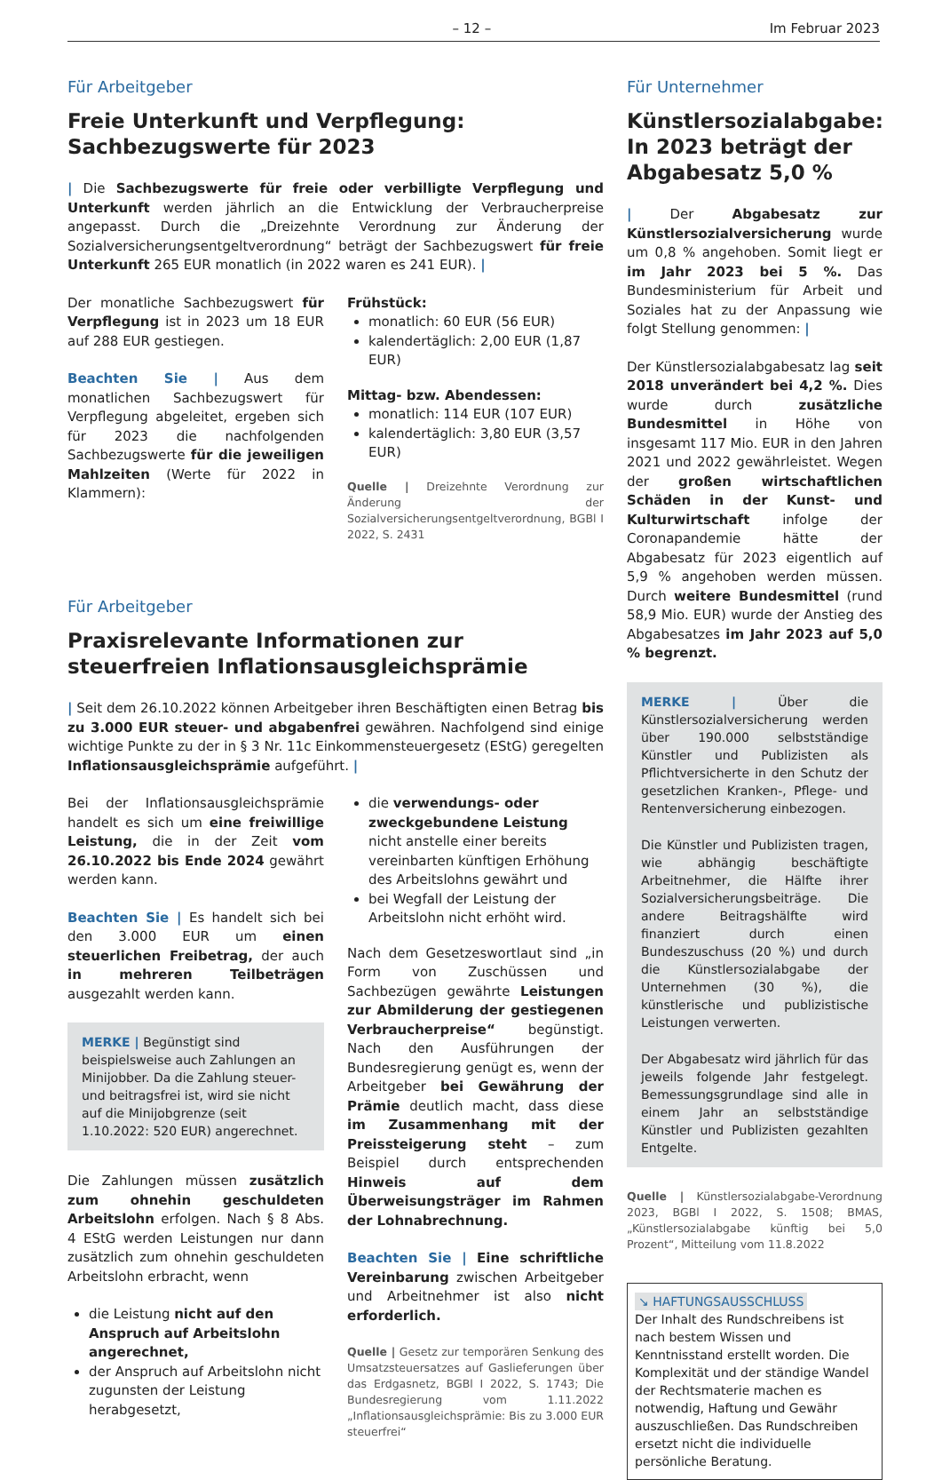– 12 – Im Februar 2023
Für Arbeitgeber
Freie Unterkunft und Verpflegung:
Sachbezugswerte für 2023
| Die Sachbezugswerte für freie oder verbilligte Verpflegung und Unterkunft werden jährlich an die Entwicklung der Verbraucherpreise angepasst. Durch die „Dreizehnte Verordnung zur Änderung der Sozialversicherungsentgeltverordnung“ beträgt der Sachbezugswert für freie Unterkunft 265 EUR monatlich (in 2022 waren es 241 EUR). |
Der monatliche Sachbezugswert für Verpflegung ist in 2023 um 18 EUR auf 288 EUR gestiegen.
Beachten Sie | Aus dem monatlichen Sachbezugswert für Verpflegung abgeleitet, ergeben sich für 2023 die nachfolgenden Sachbezugswerte für die jeweiligen Mahlzeiten (Werte für 2022 in Klammern):
Frühstück:
monatlich: 60 EUR (56 EUR)
kalendertäglich: 2,00 EUR (1,87 EUR)
Mittag- bzw. Abendessen:
monatlich: 114 EUR (107 EUR)
kalendertäglich: 3,80 EUR (3,57 EUR)
Quelle | Dreizehnte Verordnung zur Änderung der Sozialversicherungsentgeltverordnung, BGBl I 2022, S. 2431
Für Arbeitgeber
Praxisrelevante Informationen zur steuerfreien Inflationsausgleichsprämie
| Seit dem 26.10.2022 können Arbeitgeber ihren Beschäftigten einen Betrag bis zu 3.000 EUR steuer- und abgabenfrei gewähren. Nachfolgend sind einige wichtige Punkte zu der in § 3 Nr. 11c Einkommensteuergesetz (EStG) geregelten Inflationsausgleichsprämie aufgeführt. |
Bei der Inflationsausgleichsprämie handelt es sich um eine freiwillige Leistung, die in der Zeit vom 26.10.2022 bis Ende 2024 gewährt werden kann.
Beachten Sie | Es handelt sich bei den 3.000 EUR um einen steuerlichen Freibetrag, der auch in mehreren Teilbeträgen ausgezahlt werden kann.
MERKE | Begünstigt sind beispielsweise auch Zahlungen an Minijobber. Da die Zahlung steuer- und beitragsfrei ist, wird sie nicht auf die Minijobgrenze (seit 1.10.2022: 520 EUR) angerechnet.
Die Zahlungen müssen zusätzlich zum ohnehin geschuldeten Arbeitslohn erfolgen. Nach § 8 Abs. 4 EStG werden Leistungen nur dann zusätzlich zum ohnehin geschuldeten Arbeitslohn erbracht, wenn
die Leistung nicht auf den Anspruch auf Arbeitslohn angerechnet,
der Anspruch auf Arbeitslohn nicht zugunsten der Leistung herabgesetzt,
die verwendungs- oder zweckgebundene Leistung nicht anstelle einer bereits vereinbarten künftigen Erhöhung des Arbeitslohns gewährt und
bei Wegfall der Leistung der Arbeitslohn nicht erhöht wird.
Nach dem Gesetzeswortlaut sind „in Form von Zuschüssen und Sachbezügen gewährte Leistungen zur Abmilderung der gestiegenen Verbraucherpreise“ begünstigt. Nach den Ausführungen der Bundesregierung genügt es, wenn der Arbeitgeber bei Gewährung der Prämie deutlich macht, dass diese im Zusammenhang mit der Preissteigerung steht – zum Beispiel durch entsprechenden Hinweis auf dem Überweisungsträger im Rahmen der Lohnabrechnung.
Beachten Sie | Eine schriftliche Vereinbarung zwischen Arbeitgeber und Arbeitnehmer ist also nicht erforderlich.
Quelle | Gesetz zur temporären Senkung des Umsatzsteuersatzes auf Gaslieferungen über das Erdgasnetz, BGBl I 2022, S. 1743; Die Bundesregierung vom 1.11.2022 „Inflationsausgleichsprämie: Bis zu 3.000 EUR steuerfrei“
Für Unternehmer
Künstlersozialabgabe: In 2023 beträgt der Abgabesatz 5,0 %
| Der Abgabesatz zur Künstlersozialversicherung wurde um 0,8 % angehoben. Somit liegt er im Jahr 2023 bei 5 %. Das Bundesministerium für Arbeit und Soziales hat zu der Anpassung wie folgt Stellung genommen: |
Der Künstlersozialabgabesatz lag seit 2018 unverändert bei 4,2 %. Dies wurde durch zusätzliche Bundesmittel in Höhe von insgesamt 117 Mio. EUR in den Jahren 2021 und 2022 gewährleistet. Wegen der großen wirtschaftlichen Schäden in der Kunst- und Kulturwirtschaft infolge der Coronapandemie hätte der Abgabesatz für 2023 eigentlich auf 5,9 % angehoben werden müssen. Durch weitere Bundesmittel (rund 58,9 Mio. EUR) wurde der Anstieg des Abgabesatzes im Jahr 2023 auf 5,0 % begrenzt.
MERKE | Über die Künstlersozialversicherung werden über 190.000 selbstständige Künstler und Publizisten als Pflichtversicherte in den Schutz der gesetzlichen Kranken-, Pflege- und Rentenversicherung einbezogen.
Die Künstler und Publizisten tragen, wie abhängig beschäftigte Arbeitnehmer, die Hälfte ihrer Sozialversicherungsbeiträge. Die andere Beitragshälfte wird finanziert durch einen Bundeszuschuss (20 %) und durch die Künstlersozialabgabe der Unternehmen (30 %), die künstlerische und publizistische Leistungen verwerten.
Der Abgabesatz wird jährlich für das jeweils folgende Jahr festgelegt. Bemessungsgrundlage sind alle in einem Jahr an selbstständige Künstler und Publizisten gezahlten Entgelte.
Quelle | Künstlersozialabgabe-Verordnung 2023, BGBl I 2022, S. 1508; BMAS, „Künstlersozialabgabe künftig bei 5,0 Prozent“, Mitteilung vom 11.8.2022
↘ HAFTUNGSAUSSCHLUSS
Der Inhalt des Rundschreibens ist nach bestem Wissen und Kenntnisstand erstellt worden. Die Komplexität und der ständige Wandel der Rechtsmaterie machen es notwendig, Haftung und Gewähr auszuschließen. Das Rundschreiben ersetzt nicht die individuelle persönliche Beratung.